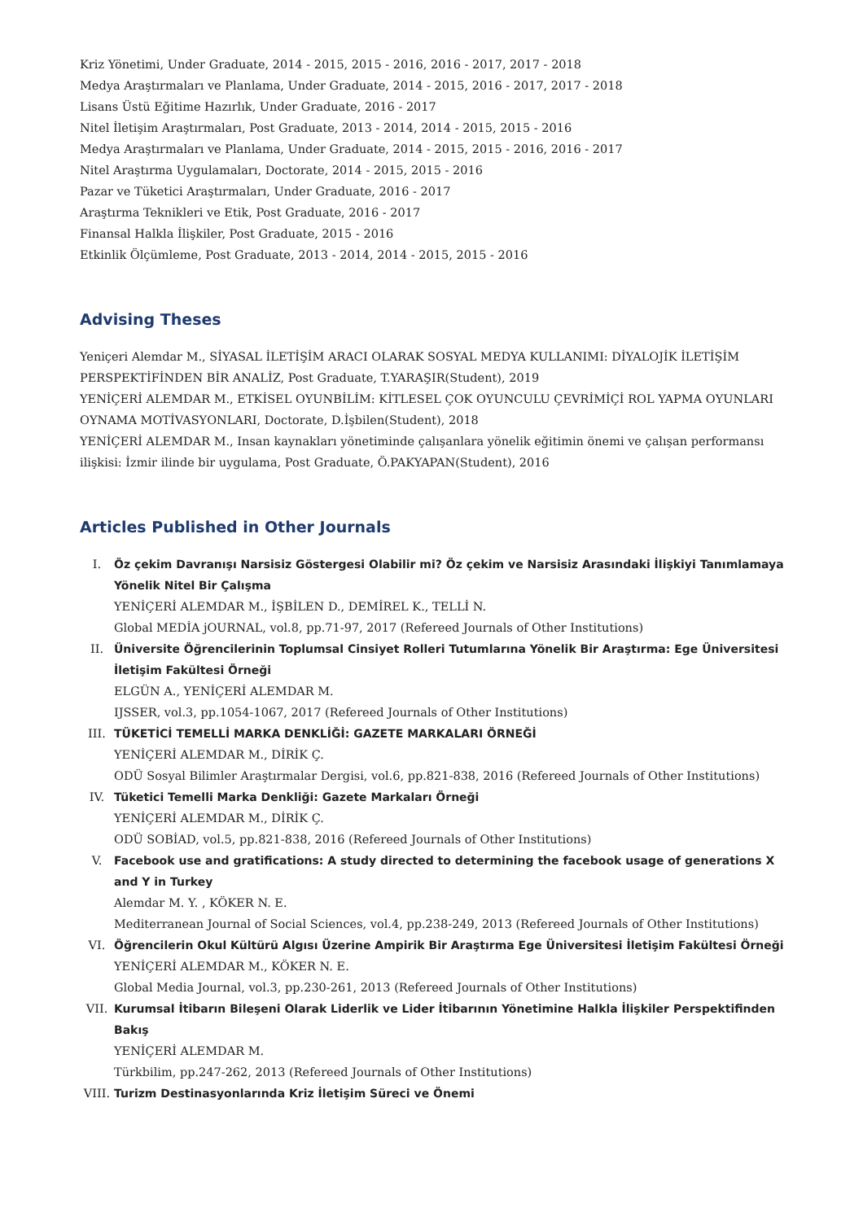Kriz Yönetimi, Under Graduate, 2014 - 2015, 2015 - 2016, 2016 - 2017, 2017 - 2018
Medya Araştırmaları ve Planlama, Under Graduate, 2014 - 2015, 2016 - 2017, 2017 - 2018
Lisans Üstü Eğitime Hazırlık, Under Graduate, 2016 - 2017
Nitel İletişim Araştırmaları, Post Graduate, 2013 - 2014, 2014 - 2015, 2015 - 2016
Medya Araştırmaları ve Planlama, Under Graduate, 2014 - 2015, 2015 - 2016, 2016 - 2017
Nitel Araştırma Uygulamaları, Doctorate, 2014 - 2015, 2015 - 2016
Pazar ve Tüketici Araştırmaları, Under Graduate, 2016 - 2017
Araştırma Teknikleri ve Etik, Post Graduate, 2016 - 2017
Finansal Halkla İlişkiler, Post Graduate, 2015 - 2016
Etkinlik Ölçümleme, Post Graduate, 2013 - 2014, 2014 - 2015, 2015 - 2016
Advising Theses
Yeniçeri Alemdar M., SİYASAL İLETİŞİM ARACI OLARAK SOSYAL MEDYA KULLANIMI: DİYALOJİK İLETİŞİM PERSPEKTİFİNDEN BİR ANALİZ, Post Graduate, T.YARAŞIR(Student), 2019
YENİÇERİ ALEMDAR M., ETKİSEL OYUNBİLİM: KİTLESEL ÇOK OYUNCULU ÇEVRİMİÇİ ROL YAPMA OYUNLARI OYNAMA MOTİVASYONLARI, Doctorate, D.İşbilen(Student), 2018
YENİÇERİ ALEMDAR M., Insan kaynakları yönetiminde çalışanlara yönelik eğitimin önemi ve çalışan performansı ilişkisi: İzmir ilinde bir uygulama, Post Graduate, Ö.PAKYAPAN(Student), 2016
Articles Published in Other Journals
I.
Öz çekim Davranışı Narsisiz Göstergesi Olabilir mi? Öz çekim ve Narsisiz Arasındaki İlişkiyi Tanımlamaya Yönelik Nitel Bir Çalışma
YENİÇERİ ALEMDAR M., İŞBİLEN D., DEMİREL K., TELLİ N.
Global MEDİA jOURNAL, vol.8, pp.71-97, 2017 (Refereed Journals of Other Institutions)
II.
Üniversite Öğrencilerinin Toplumsal Cinsiyet Rolleri Tutumlarına Yönelik Bir Araştırma: Ege Üniversitesi İletişim Fakültesi Örneği
ELGÜN A., YENİÇERİ ALEMDAR M.
IJSSER, vol.3, pp.1054-1067, 2017 (Refereed Journals of Other Institutions)
III.
TÜKETİCİ TEMELLİ MARKA DENKLİĞİ: GAZETE MARKALARI ÖRNEĞİ
YENİÇERİ ALEMDAR M., DİRİK Ç.
ODÜ Sosyal Bilimler Araştırmalar Dergisi, vol.6, pp.821-838, 2016 (Refereed Journals of Other Institutions)
IV.
Tüketici Temelli Marka Denkliği: Gazete Markaları Örneği
YENİÇERİ ALEMDAR M., DİRİK Ç.
ODÜ SOBİAD, vol.5, pp.821-838, 2016 (Refereed Journals of Other Institutions)
V.
Facebook use and gratifications: A study directed to determining the facebook usage of generations X and Y in Turkey
Alemdar M. Y. , KÖKER N. E.
Mediterranean Journal of Social Sciences, vol.4, pp.238-249, 2013 (Refereed Journals of Other Institutions)
VI.
Öğrencilerin Okul Kültürü Algısı Üzerine Ampirik Bir Araştırma Ege Üniversitesi İletişim Fakültesi Örneği
YENİÇERİ ALEMDAR M., KÖKER N. E.
Global Media Journal, vol.3, pp.230-261, 2013 (Refereed Journals of Other Institutions)
VII.
Kurumsal İtibarın Bileşeni Olarak Liderlik ve Lider İtibarının Yönetimine Halkla İlişkiler Perspektifinden Bakış
YENİÇERİ ALEMDAR M.
Türkbilim, pp.247-262, 2013 (Refereed Journals of Other Institutions)
VIII.
Turizm Destinasyonlarında Kriz İletişim Süreci ve Önemi